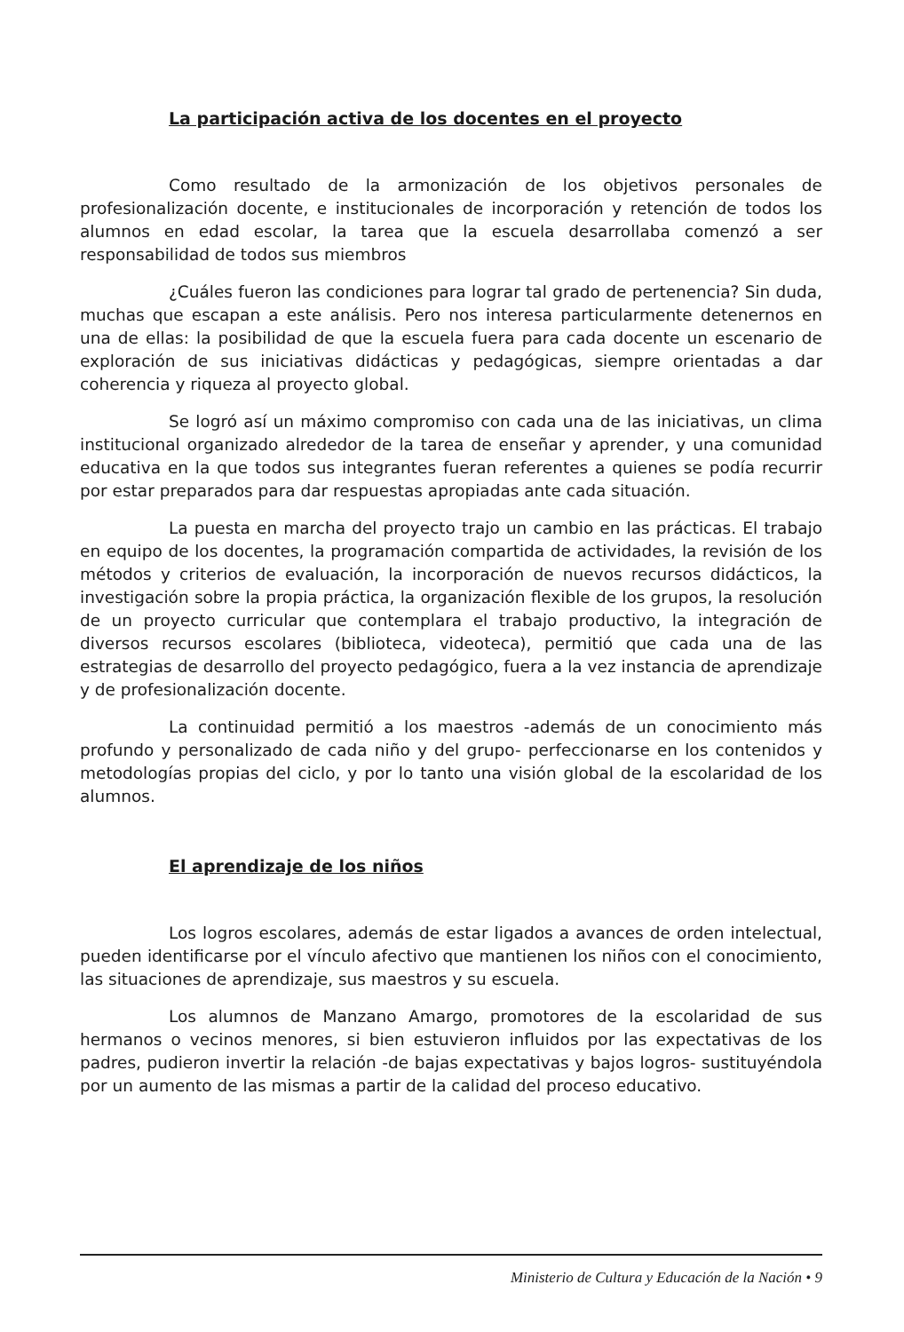La participación activa de los docentes en el proyecto
Como resultado de la armonización de los objetivos personales de profesionalización docente, e institucionales de incorporación y retención de todos los alumnos en edad escolar, la tarea que la escuela desarrollaba comenzó a ser responsabilidad de todos sus miembros
¿Cuáles fueron las condiciones para lograr tal grado de pertenencia? Sin duda, muchas que escapan a este análisis. Pero nos interesa particularmente detenernos en una de ellas: la posibilidad de que la escuela fuera para cada docente un escenario de exploración de sus iniciativas didácticas y pedagógicas, siempre orientadas a dar coherencia y riqueza al proyecto global.
Se logró así un máximo compromiso con cada una de las iniciativas, un clima institucional organizado alrededor de la tarea de enseñar y aprender, y una comunidad educativa en la que todos sus integrantes fueran referentes a quienes se podía recurrir por estar preparados para dar respuestas apropiadas ante cada situación.
La puesta en marcha del proyecto trajo un cambio en las prácticas. El trabajo en equipo de los docentes, la programación compartida de actividades, la revisión de los métodos y criterios de evaluación, la incorporación de nuevos recursos didácticos, la investigación sobre la propia práctica, la organización flexible de los grupos, la resolución de un proyecto curricular que contemplara el trabajo productivo, la integración de diversos recursos escolares (biblioteca, videoteca), permitió que cada una de las estrategias de desarrollo del proyecto pedagógico, fuera a la vez instancia de aprendizaje y de profesionalización docente.
La continuidad permitió a los maestros -además de un conocimiento más profundo y personalizado de cada niño y del grupo- perfeccionarse en los contenidos y metodologías propias del ciclo, y por lo tanto una visión global de la escolaridad de los alumnos.
El aprendizaje de los niños
Los logros escolares, además de estar ligados a avances de orden intelectual, pueden identificarse por el vínculo afectivo que mantienen los niños con el conocimiento, las situaciones de aprendizaje, sus maestros y su escuela.
Los alumnos de Manzano Amargo, promotores de la escolaridad de sus hermanos o vecinos menores, si bien estuvieron influidos por las expectativas de los padres, pudieron invertir la relación -de bajas expectativas y bajos logros- sustituyéndola por un aumento de las mismas a partir de la calidad del proceso educativo.
Ministerio de Cultura y Educación de la Nación • 9